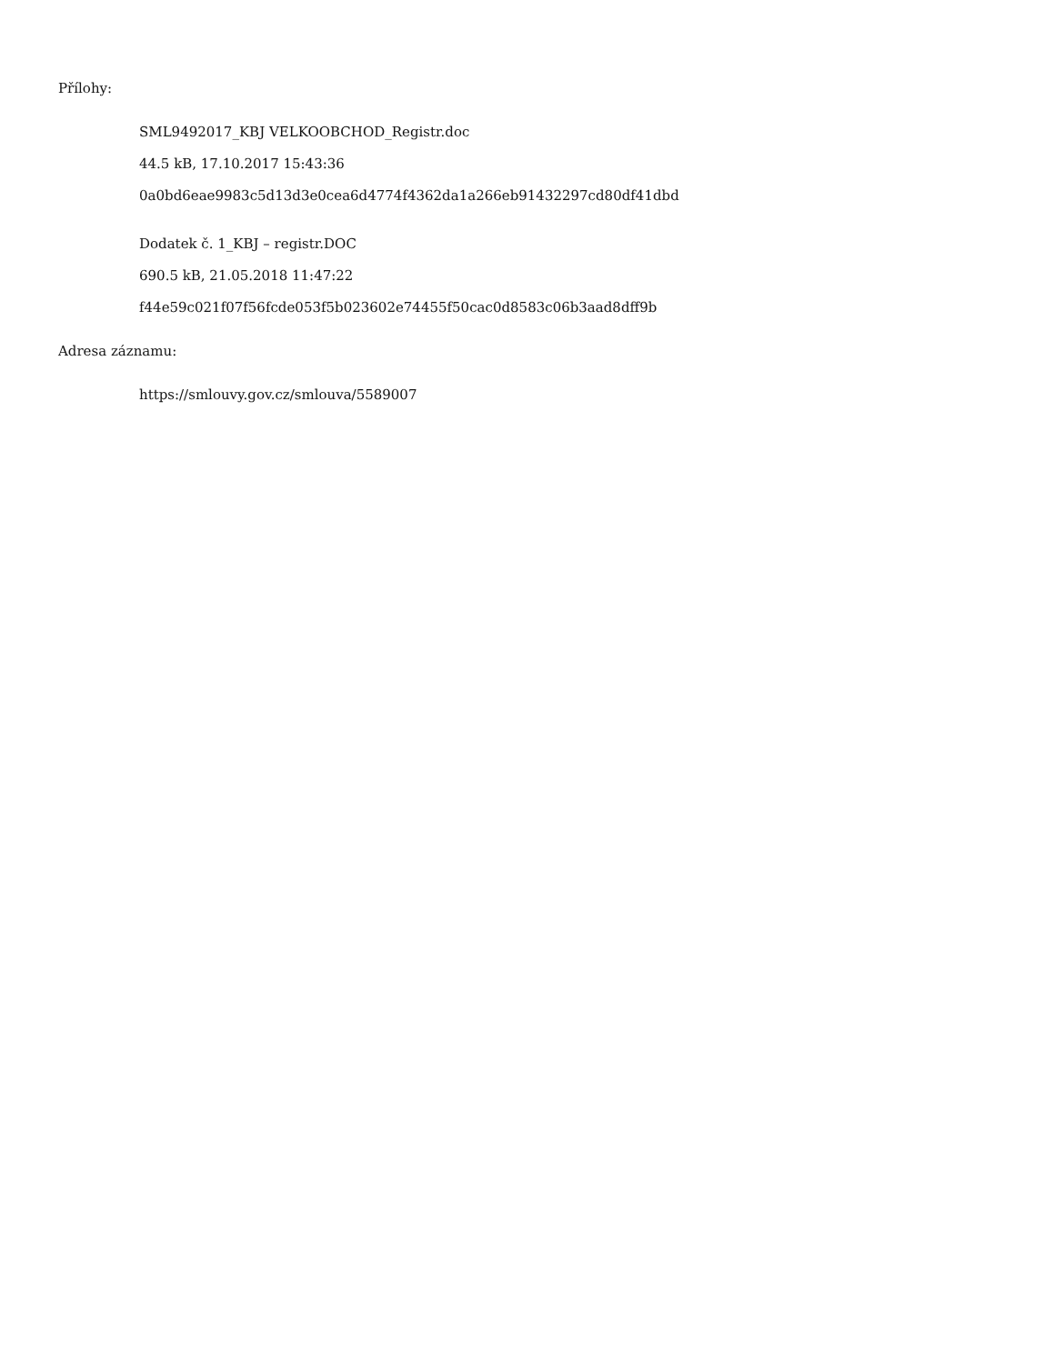Přílohy:
SML9492017_KBJ VELKOOBCHOD_Registr.doc
44.5 kB, 17.10.2017 15:43:36
0a0bd6eae9983c5d13d3e0cea6d4774f4362da1a266eb91432297cd80df41dbd
Dodatek č. 1_KBJ – registr.DOC
690.5 kB, 21.05.2018 11:47:22
f44e59c021f07f56fcde053f5b023602e74455f50cac0d8583c06b3aad8dff9b
Adresa záznamu:
https://smlouvy.gov.cz/smlouva/5589007